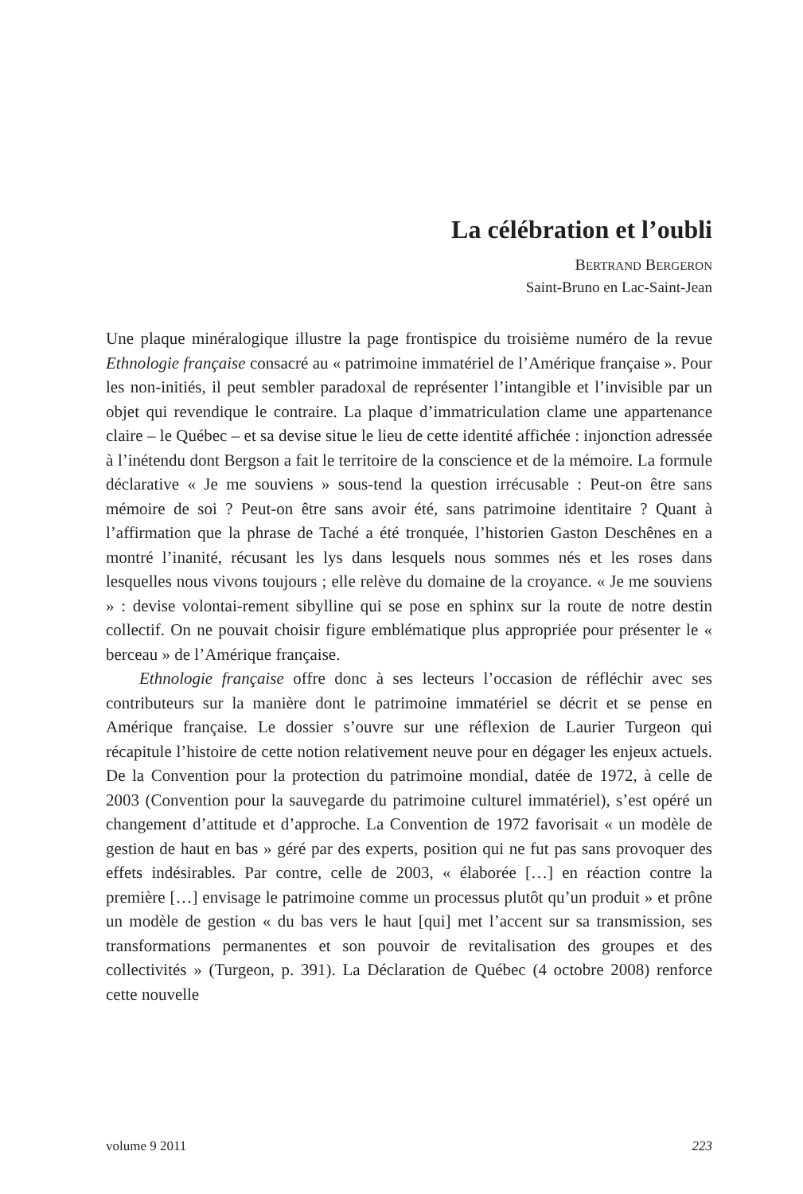La célébration et l’oubli
BERTRAND BERGERON
Saint-Bruno en Lac-Saint-Jean
Une plaque minéralogique illustre la page frontispice du troisième numéro de la revue Ethnologie française consacré au « patrimoine immatériel de l’Amérique française ». Pour les non-initiés, il peut sembler paradoxal de représenter l’intangible et l’invisible par un objet qui revendique le contraire. La plaque d’immatriculation clame une appartenance claire – le Québec – et sa devise situe le lieu de cette identité affichée : injonction adressée à l’inétendu dont Bergson a fait le territoire de la conscience et de la mémoire. La formule déclarative « Je me souviens » sous-tend la question irrécusable : Peut-on être sans mémoire de soi ? Peut-on être sans avoir été, sans patrimoine identitaire ? Quant à l’affirmation que la phrase de Taché a été tronquée, l’historien Gaston Deschênes en a montré l’inanité, récusant les lys dans lesquels nous sommes nés et les roses dans lesquelles nous vivons toujours ; elle relève du domaine de la croyance. « Je me souviens » : devise volontai-rement sibylline qui se pose en sphinx sur la route de notre destin collectif. On ne pouvait choisir figure emblématique plus appropriée pour présenter le « berceau » de l’Amérique française.
Ethnologie française offre donc à ses lecteurs l’occasion de réfléchir avec ses contributeurs sur la manière dont le patrimoine immatériel se décrit et se pense en Amérique française. Le dossier s’ouvre sur une réflexion de Laurier Turgeon qui récapitule l’histoire de cette notion relativement neuve pour en dégager les enjeux actuels. De la Convention pour la protection du patrimoine mondial, datée de 1972, à celle de 2003 (Convention pour la sauvegarde du patrimoine culturel immatériel), s’est opéré un changement d’attitude et d’approche. La Convention de 1972 favorisait « un modèle de gestion de haut en bas » géré par des experts, position qui ne fut pas sans provoquer des effets indésirables. Par contre, celle de 2003, « élaborée […] en réaction contre la première […] envisage le patrimoine comme un processus plutôt qu’un produit » et prône un modèle de gestion « du bas vers le haut [qui] met l’accent sur sa transmission, ses transformations permanentes et son pouvoir de revitalisation des groupes et des collectivités » (Turgeon, p. 391). La Déclaration de Québec (4 octobre 2008) renforce cette nouvelle
volume 9 2011 223